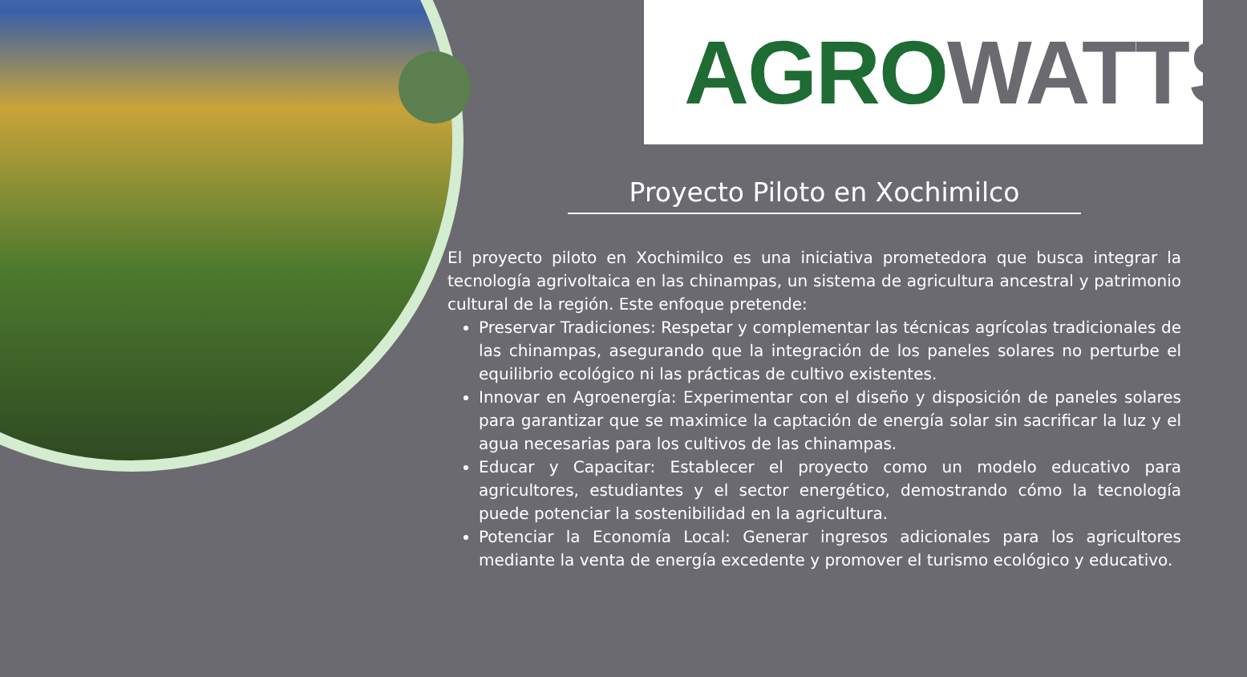AGRO WATTS
Proyecto Piloto en Xochimilco
El proyecto piloto en Xochimilco es una iniciativa prometedora que busca integrar la tecnología agrivoltaica en las chinampas, un sistema de agricultura ancestral y patrimonio cultural de la región. Este enfoque pretende:
Preservar Tradiciones: Respetar y complementar las técnicas agrícolas tradicionales de las chinampas, asegurando que la integración de los paneles solares no perturbe el equilibrio ecológico ni las prácticas de cultivo existentes.
Innovar en Agroenergía: Experimentar con el diseño y disposición de paneles solares para garantizar que se maximice la captación de energía solar sin sacrificar la luz y el agua necesarias para los cultivos de las chinampas.
Educar y Capacitar: Establecer el proyecto como un modelo educativo para agricultores, estudiantes y el sector energético, demostrando cómo la tecnología puede potenciar la sostenibilidad en la agricultura.
Potenciar la Economía Local: Generar ingresos adicionales para los agricultores mediante la venta de energía excedente y promover el turismo ecológico y educativo.